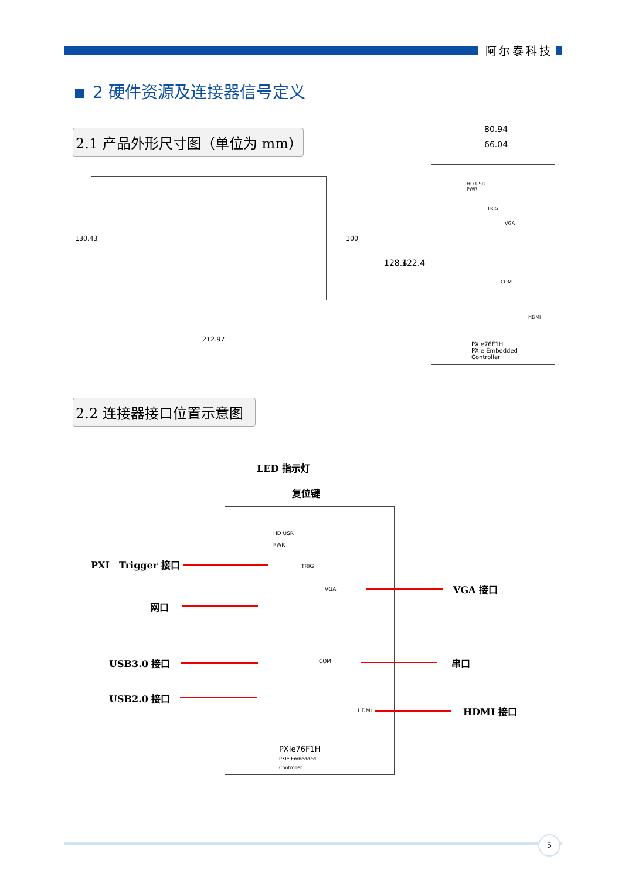阿尔泰科技
2 硬件资源及连接器信号定义
2.1 产品外形尺寸图（单位为 mm）
212.97
130.43 100
80.94
66.04
128.4 122.4
PXIe76F1H
PXIe Embedded
Controller
HD USR
PWR
TRIG
VGA
COM
HDMI
2.2 连接器接口位置示意图
LED 指示灯
复位键
HD USR
PWR
TRIG
VGA
COM
HDMI
PXIe76F1H
PXIe Embedded
Controller
PXI　Trigger 接口
网口
USB3.0 接口
USB2.0 接口
VGA 接口
串口
HDMI 接口
5